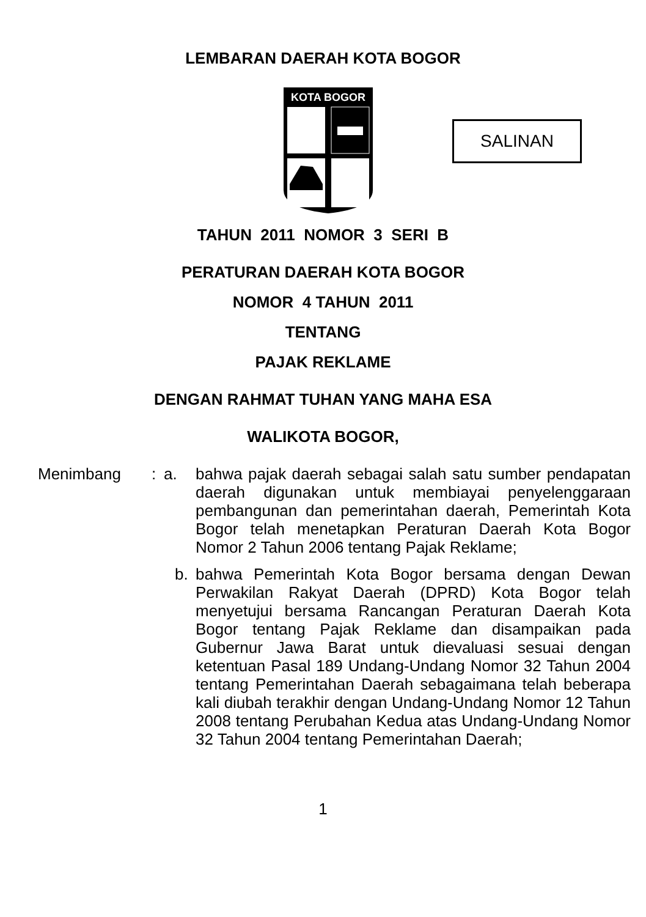LEMBARAN DAERAH KOTA BOGOR
KOTA BOGOR
SALINAN
TAHUN 2011 NOMOR 3 SERI B
PERATURAN DAERAH KOTA BOGOR
NOMOR 4 TAHUN 2011
TENTANG
PAJAK REKLAME
DENGAN RAHMAT TUHAN YANG MAHA ESA
WALIKOTA BOGOR,
| Menimbang | : | a. | bahwa pajak daerah sebagai salah satu sumber pendapatan daerah digunakan untuk membiayai penyelenggaraan pembangunan dan pemerintahan daerah, Pemerintah Kota Bogor telah menetapkan Peraturan Daerah Kota Bogor Nomor 2 Tahun 2006 tentang Pajak Reklame; |
| | | b. | bahwa Pemerintah Kota Bogor bersama dengan Dewan Perwakilan Rakyat Daerah (DPRD) Kota Bogor telah menyetujui bersama Rancangan Peraturan Daerah Kota Bogor tentang Pajak Reklame dan disampaikan pada Gubernur Jawa Barat untuk dievaluasi sesuai dengan ketentuan Pasal 189 Undang-Undang Nomor 32 Tahun 2004 tentang Pemerintahan Daerah sebagaimana telah beberapa kali diubah terakhir dengan Undang-Undang Nomor 12 Tahun 2008 tentang Perubahan Kedua atas Undang-Undang Nomor 32 Tahun 2004 tentang Pemerintahan Daerah; |
1